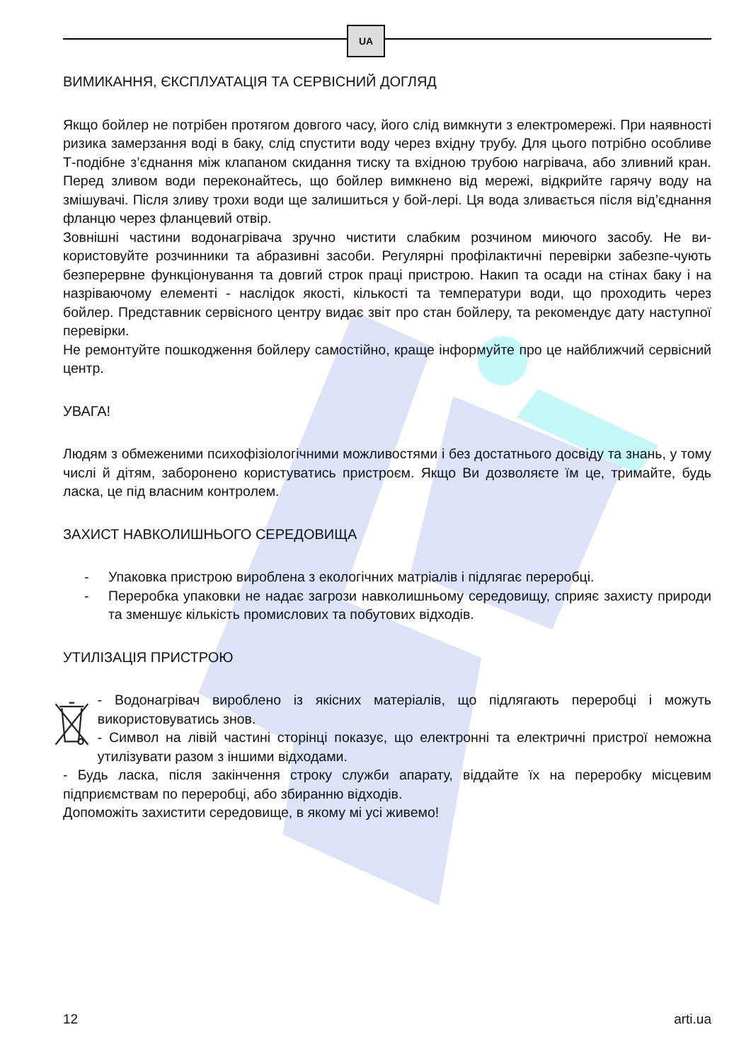UA
ВИМИКАННЯ, ЄКСПЛУАТАЦІЯ ТА СЕРВІСНИЙ ДОГЛЯД
Якщо бойлер не потрібен протягом довгого часу, його слід вимкнути з електромережі. При наявності ризика замерзання воді в баку, слід спустити воду через вхідну трубу. Для цього потрібно особливе Т-подібне з’єднання між клапаном скидання тиску та вхідною трубою нагрівача, або зливний кран. Перед зливом води переконайтесь, що бойлер вимкнено від мережі, відкрийте гарячу воду на змішувачі. Після зливу трохи води ще залишиться у бой-лері. Ця вода зливається після від’єднання фланцю через фланцевий отвір.
Зовнішні частини водонагрівача зручно чистити слабким розчином миючого засобу. Не ви-користовуйте розчинники та абразивні засоби. Регулярні профілактичні перевірки забезпе-чують безперервне функціонування та довгий строк праці пристрою. Накип та осади на стінах баку і на назріваючому елементі - наслідок якості, кількості та температури води, що проходить через бойлер. Представник сервісного центру видає звіт про стан бойлеру, та рекомендує дату наступної перевірки.
Не ремонтуйте пошкодження бойлеру самостійно, краще інформуйте про це найближчий сервісний центр.
УВАГА!
Людям з обмеженими психофізіологічними можливостями і без достатнього досвіду та знань, у тому числі й дітям, заборонено користуватись пристроєм. Якщо Ви дозволяєте їм це, тримайте, будь ласка, це під власним контролем.
ЗАХИСТ НАВКОЛИШНЬОГО СЕРЕДОВИЩА
- Упаковка пристрою вироблена з екологічних матріалів і підлягає переробці.
- Переробка упаковки не надає загрози навколишньому середовищу, сприяє захисту природи та зменшує кількість промислових та побутових відходів.
УТИЛІЗАЦІЯ ПРИСТРОЮ
- Водонагрівач вироблено із якісних матеріалів, що підлягають переробці і можуть використовуватись знов.
- Символ на лівій частині сторінці показує, що електронні та електричні пристрої неможна утилізувати разом з іншими відходами.
- Будь ласка, після закінчення строку служби апарату, віддайте їх на переробку місцевим підприємствам по переробці, або збиранню відходів.
Допоможіть захистити середовище, в якому мі усі живемо!
12 arti.ua